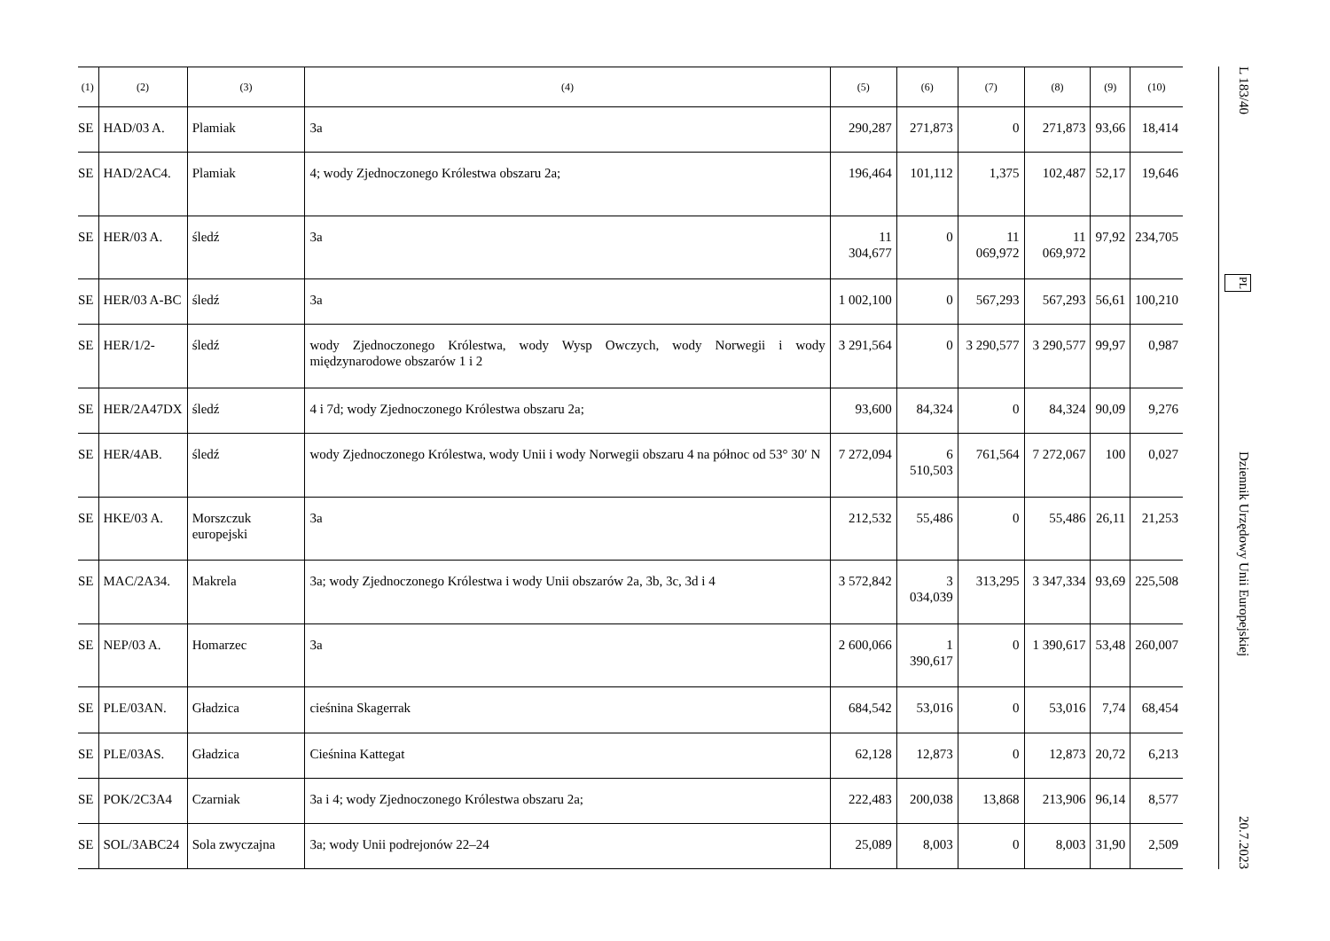| (1) | (2) | (3) | (4) | (5) | (6) | (7) | (8) | (9) | (10) |
| --- | --- | --- | --- | --- | --- | --- | --- | --- | --- |
| SE | HAD/03 A. | Plamiak | 3a | 290,287 | 271,873 | 0 | 271,873 | 93,66 | 18,414 |
| SE | HAD/2AC4. | Plamiak | 4; wody Zjednoczonego Królestwa obszaru 2a; | 196,464 | 101,112 | 1,375 | 102,487 | 52,17 | 19,646 |
| SE | HER/03 A. | śledź | 3a | 11 304,677 | 0 | 11 069,972 | 11 069,972 | 97,92 | 234,705 |
| SE | HER/03 A-BC | śledź | 3a | 1 002,100 | 0 | 567,293 | 567,293 | 56,61 | 100,210 |
| SE | HER/1/2- | śledź | wody Zjednoczonego Królestwa, wody Wysp Owczych, wody Norwegii i wody międzynarodowe obszarów 1 i 2 | 3 291,564 | 0 | 3 290,577 | 3 290,577 | 99,97 | 0,987 |
| SE | HER/2A47DX | śledź | 4 i 7d; wody Zjednoczonego Królestwa obszaru 2a; | 93,600 | 84,324 | 0 | 84,324 | 90,09 | 9,276 |
| SE | HER/4AB. | śledź | wody Zjednoczonego Królestwa, wody Unii i wody Norwegii obszaru 4 na północ od 53° 30′ N | 7 272,094 | 6 510,503 | 761,564 | 7 272,067 | 100 | 0,027 |
| SE | HKE/03 A. | Morszczuk europejski | 3a | 212,532 | 55,486 | 0 | 55,486 | 26,11 | 21,253 |
| SE | MAC/2A34. | Makrela | 3a; wody Zjednoczonego Królestwa i wody Unii obszarów 2a, 3b, 3c, 3d i 4 | 3 572,842 | 3 034,039 | 313,295 | 3 347,334 | 93,69 | 225,508 |
| SE | NEP/03 A. | Homarzec | 3a | 2 600,066 | 1 390,617 | 0 | 1 390,617 | 53,48 | 260,007 |
| SE | PLE/03AN. | Gładzica | cieśnina Skagerrak | 684,542 | 53,016 | 0 | 53,016 | 7,74 | 68,454 |
| SE | PLE/03AS. | Gładzica | Cieśnina Kattegat | 62,128 | 12,873 | 0 | 12,873 | 20,72 | 6,213 |
| SE | POK/2C3A4 | Czarniak | 3a i 4; wody Zjednoczonego Królestwa obszaru 2a; | 222,483 | 200,038 | 13,868 | 213,906 | 96,14 | 8,577 |
| SE | SOL/3ABC24 | Sola zwyczajna | 3a; wody Unii podrejonów 22–24 | 25,089 | 8,003 | 0 | 8,003 | 31,90 | 2,509 |
L 183/40 PL Dziennik Urzędowy Unii Europejskiej 20.7.2023